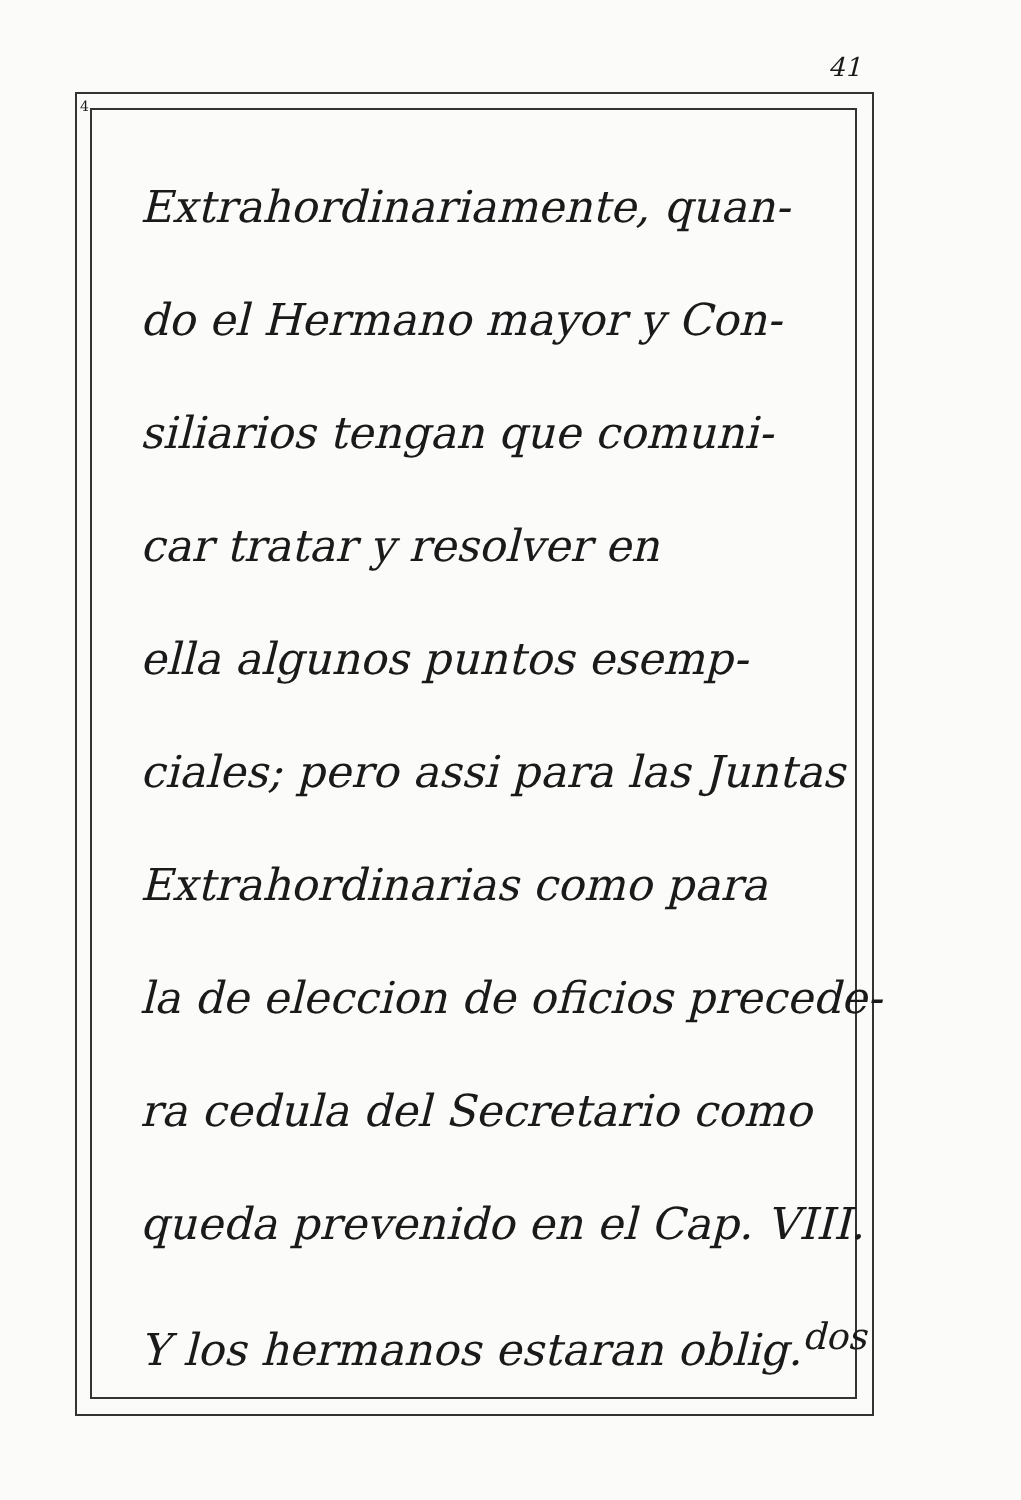41
4
Extrahordinariamente, quan-
do el Hermano mayor y Con-
siliarios tengan que comuni-
car tratar y resolver en
ella algunos puntos esemp-
ciales; pero assi para las Juntas
Extrahordinarias como para
la de eleccion de oficios precede-
ra cedula del Secretario como
queda prevenido en el Cap. VIII.
Y los hermanos estaran oblig.<sup>dos</sup>